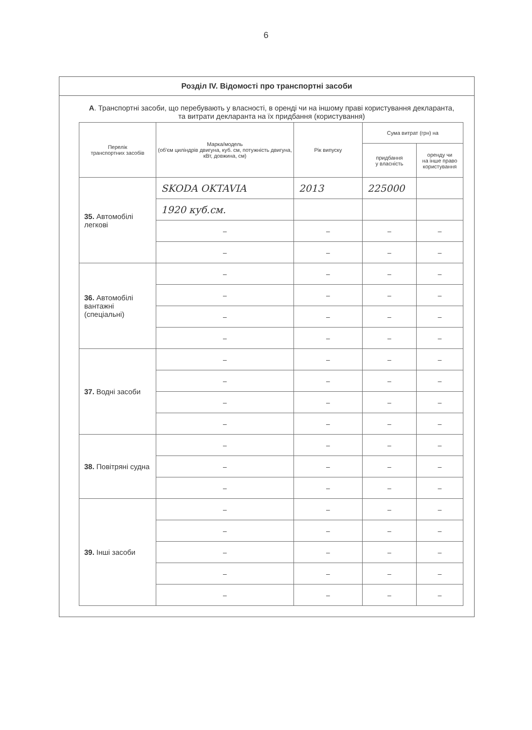6
Розділ IV. Відомості про транспортні засоби
А. Транспортні засоби, що перебувають у власності, в оренді чи на іншому праві користування декларанта, та витрати декларанта на їх придбання (користування)
| Перелік транспортних засобів | Марка/модель (об'єм циліндрів двигуна, куб. см, потужність двигуна, кВт, довжина, см) | Рік випуску | Сума витрат (грн) на | |
| --- | --- | --- | --- | --- |
| | | | придбання у власність | оренду чи на інше право користування |
| 35. Автомобілі легкові | SKODA OKTAVIA | 2013 | 225000 | |
| | 1920 куб.см. | | | |
| | – | – | – | – |
| | – | – | – | – |
| 36. Автомобілі вантажні (спеціальні) | – | – | – | – |
| | – | – | – | – |
| | – | – | – | – |
| | – | – | – | – |
| 37. Водні засоби | – | – | – | – |
| | – | – | – | – |
| | – | – | – | – |
| | – | – | – | – |
| 38. Повітряні судна | – | – | – | – |
| | – | – | – | – |
| | – | – | – | – |
| 39. Інші засоби | – | – | – | – |
| | – | – | – | – |
| | – | – | – | – |
| | – | – | – | – |
| | – | – | – | – |